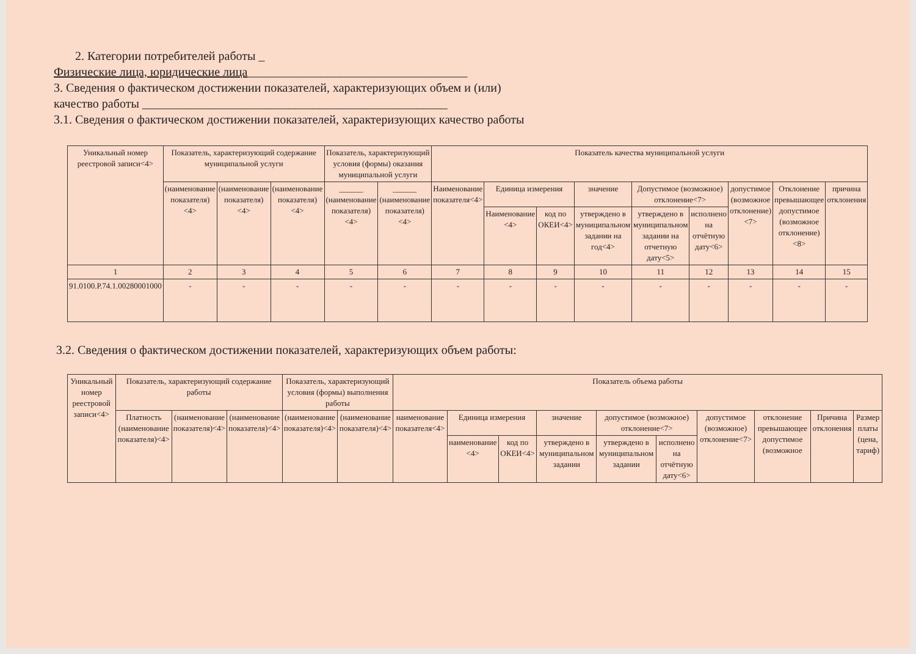2. Категории потребителей работы _
Физические лица, юридические лица____________________________________
3. Сведения о фактическом достижении показателей, характеризующих объем и (или)
качество работы __________________________________________________
3.1. Сведения о фактическом достижении показателей, характеризующих качество работы
| Уникальный номер реестровой записи<4> | Показатель, характеризующий содержание муниципальной услуги | | | Показатель, характеризующий условия (формы) оказания муниципальной услуги | | Показатель качества муниципальной услуги | | | | | | | | |
| --- | --- | --- | --- | --- | --- | --- | --- | --- | --- | --- | --- | --- | --- | --- |
| | (наименование показателя) <4> | (наименование показателя) <4> | (наименование показателя) <4> | ______ (наименование показателя) <4> | ______ (наименование показателя) <4> | Наименование показателя<4> | Единица измерения | | значение | Допустимое (возможное) отклонение<7> | | допустимое (возможное отклонение) <7> | Отклонение превышающее допустимое (возможное отклонение) <8> | причина отклонения |
| | | | | | | | Наименование <4> | код по ОКЕИ<4> | утверждено в муниципальном задании на год<4> | утверждено в муниципальном задании на отчетную дату<5> | исполнено на отчётную дату<6> | | | |
| 1 | 2 | 3 | 4 | 5 | 6 | 7 | 8 | 9 | 10 | 11 | 12 | 13 | 14 | 15 |
| 91.0100.Р.74.1.00280001000 | - | - | - | - | - | - | - | - | - | - | - | - | - | - |
3.2. Сведения о фактическом достижении показателей, характеризующих объем работы:
| Уникальный номер реестровой записи<4> | Показатель, характеризующий содержание работы | | | Показатель, характеризующий условия (формы) выполнения работы | | Показатель объема работы | | | | | | | | | |
| --- | --- | --- | --- | --- | --- | --- | --- | --- | --- | --- | --- | --- | --- | --- | --- |
| | Платность (наименование показателя)<4> | (наименование показателя)<4> | (наименование показателя)<4> | (наименование показателя)<4> | (наименование показателя)<4> | наименование показателя<4> | Единица измерения | | значение | допустимое (возможное) отклонение<7> | | допустимое (возможное) отклонение<7> | отклонение превышающее допустимое (возможное | Причина отклонения | Размер платы (цена, тариф) |
| | | | | | | | наименование <4> | код по ОКЕИ<4> | утверждено в муниципальном задании | утверждено в муниципальном задании | исполнено на отчётную дату<6> | | | | |